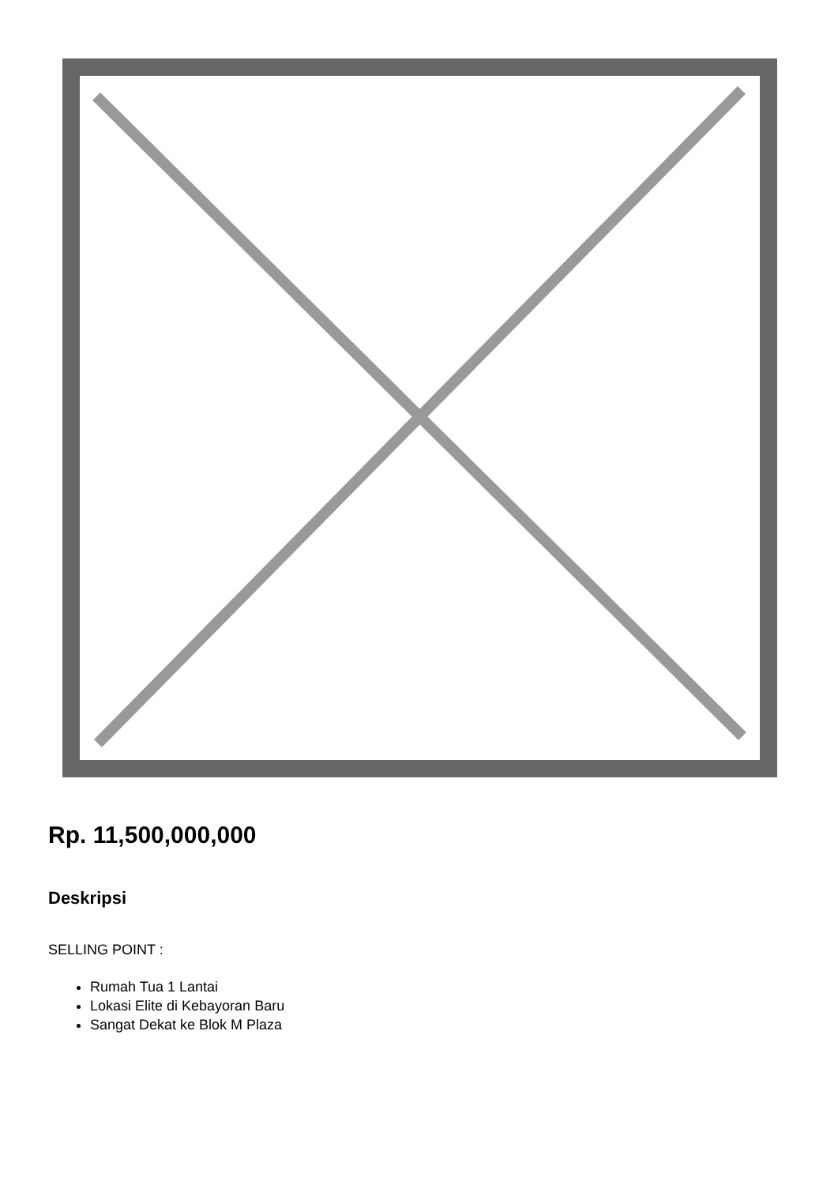Rp. 11,500,000,000
Deskripsi
SELLING POINT :
Rumah Tua 1 Lantai
Lokasi Elite di Kebayoran Baru
Sangat Dekat ke Blok M Plaza